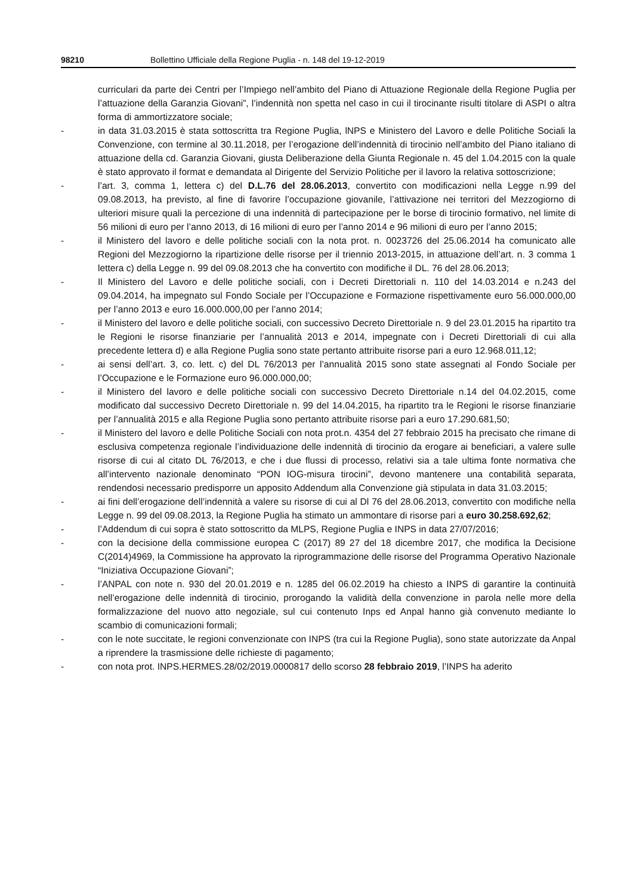98210 Bollettino Ufficiale della Regione Puglia - n. 148 del 19-12-2019
curriculari da parte dei Centri per l’Impiego nell’ambito del Piano di Attuazione Regionale della Regione Puglia per l’attuazione della Garanzia Giovani”, l’indennità non spetta nel caso in cui il tirocinante risulti titolare di ASPI o altra forma di ammortizzatore sociale;
- in data 31.03.2015 è stata sottoscritta tra Regione Puglia, lNPS e Ministero del Lavoro e delle Politiche Sociali la Convenzione, con termine al 30.11.2018, per l’erogazione dell’indennità di tirocinio nell’ambito del Piano italiano di attuazione della cd. Garanzia Giovani, giusta Deliberazione della Giunta Regionale n. 45 del 1.04.2015 con la quale è stato approvato il format e demandata al Dirigente del Servizio Politiche per il lavoro la relativa sottoscrizione;
- l’art. 3, comma 1, lettera c) del D.L.76 del 28.06.2013, convertito con modificazioni nella Legge n.99 del 09.08.2013, ha previsto, al fine di favorire l’occupazione giovanile, l’attivazione nei territori del Mezzogiorno di ulteriori misure quali la percezione di una indennità di partecipazione per le borse di tirocinio formativo, nel limite di 56 milioni di euro per l’anno 2013, di 16 milioni di euro per l’anno 2014 e 96 milioni di euro per l’anno 2015;
- il Ministero del lavoro e delle politiche sociali con la nota prot. n. 0023726 del 25.06.2014 ha comunicato alle Regioni del Mezzogiorno la ripartizione delle risorse per il triennio 2013-2015, in attuazione dell’art. n. 3 comma 1 lettera c) della Legge n. 99 del 09.08.2013 che ha convertito con modifiche il DL. 76 del 28.06.2013;
- Il Ministero del Lavoro e delle politiche sociali, con i Decreti Direttoriali n. 110 del 14.03.2014 e n.243 del 09.04.2014, ha impegnato sul Fondo Sociale per l’Occupazione e Formazione rispettivamente euro 56.000.000,00 per l’anno 2013 e euro 16.000.000,00 per l’anno 2014;
- il Ministero del lavoro e delle politiche sociali, con successivo Decreto Direttoriale n. 9 del 23.01.2015 ha ripartito tra le Regioni le risorse finanziarie per l’annualità 2013 e 2014, impegnate con i Decreti Direttoriali di cui alla precedente lettera d) e alla Regione Puglia sono state pertanto attribuite risorse pari a euro 12.968.011,12;
- ai sensi dell’art. 3, co. lett. c) del DL 76/2013 per l’annualità 2015 sono state assegnati al Fondo Sociale per l’Occupazione e le Formazione euro 96.000.000,00;
- il Ministero del lavoro e delle politiche sociali con successivo Decreto Direttoriale n.14 del 04.02.2015, come modificato dal successivo Decreto Direttoriale n. 99 del 14.04.2015, ha ripartito tra le Regioni le risorse finanziarie per l’annualità 2015 e alla Regione Puglia sono pertanto attribuite risorse pari a euro 17.290.681,50;
- il Ministero del lavoro e delle Politiche Sociali con nota prot.n. 4354 del 27 febbraio 2015 ha precisato che rimane di esclusiva competenza regionale l’individuazione delle indennità di tirocinio da erogare ai beneficiari, a valere sulle risorse di cui al citato DL 76/2013, e che i due flussi di processo, relativi sia a tale ultima fonte normativa che all’intervento nazionale denominato “PON IOG-misura tirocini”, devono mantenere una contabilità separata, rendendosi necessario predisporre un apposito Addendum alla Convenzione già stipulata in data 31.03.2015;
- ai fini dell’erogazione dell’indennità a valere su risorse di cui al Dl 76 del 28.06.2013, convertito con modifiche nella Legge n. 99 del 09.08.2013, la Regione Puglia ha stimato un ammontare di risorse pari a euro 30.258.692,62;
- l’Addendum di cui sopra è stato sottoscritto da MLPS, Regione Puglia e INPS in data 27/07/2016;
- con la decisione della commissione europea C (2017) 89 27 del 18 dicembre 2017, che modifica la Decisione C(2014)4969, la Commissione ha approvato la riprogrammazione delle risorse del Programma Operativo Nazionale “Iniziativa Occupazione Giovani”;
- l’ANPAL con note n. 930 del 20.01.2019 e n. 1285 del 06.02.2019 ha chiesto a INPS di garantire la continuità nell’erogazione delle indennità di tirocinio, prorogando la validità della convenzione in parola nelle more della formalizzazione del nuovo atto negoziale, sul cui contenuto Inps ed Anpal hanno già convenuto mediante lo scambio di comunicazioni formali;
- con le note succitate, le regioni convenzionate con INPS (tra cui la Regione Puglia), sono state autorizzate da Anpal a riprendere la trasmissione delle richieste di pagamento;
- con nota prot. INPS.HERMES.28/02/2019.0000817 dello scorso 28 febbraio 2019, l’INPS ha aderito